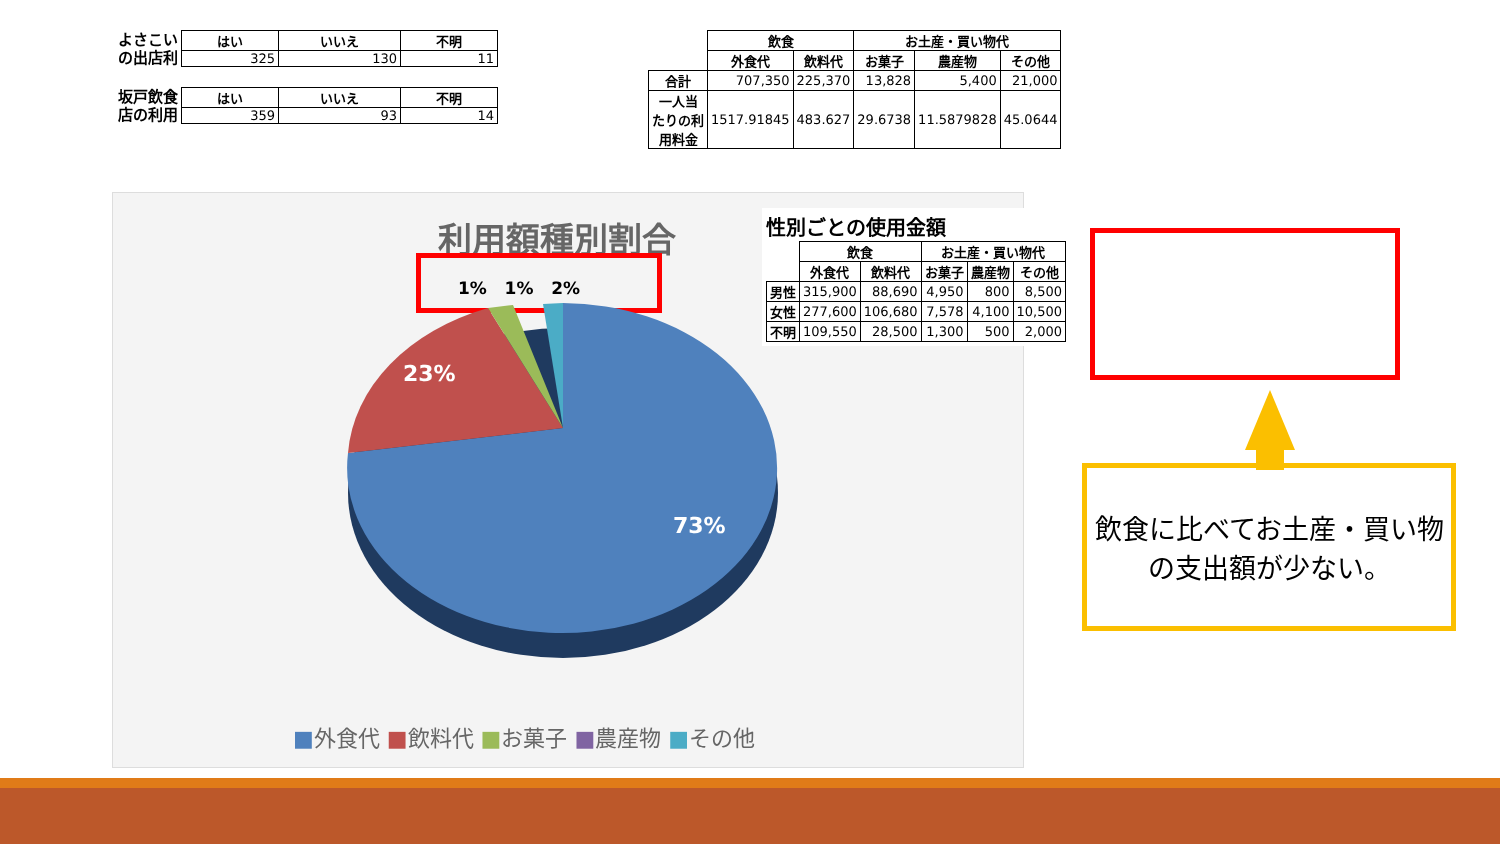| よさこい の出店利 | はい | いいえ | 不明 |
| | 325 | 130 | 11 |
| 坂戸飲食 店の利用 | はい | いいえ | 不明 |
| | 359 | 93 | 14 |
| | 飲食 | | お土産・買い物代 | | |
| | 外食代 | 飲料代 | お菓子 | 農産物 | その他 |
| 合計 | 707,350 | 225,370 | 13,828 | 5,400 | 21,000 |
| 一人当 たりの利 用料金 | 1517.91845 | 483.627 | 29.6738 | 11.5879828 | 45.0644 |
利用額種別割合
1% 1% 2%
23%
73%
■外食代 ■飲料代 ■お菓子 ■農産物 ■その他
性別ごとの使用金額
| | 飲食 | | お土産・買い物代 | | |
| | 外食代 | 飲料代 | お菓子 | 農産物 | その他 |
| 男性 | 315,900 | 88,690 | 4,950 | 800 | 8,500 |
| 女性 | 277,600 | 106,680 | 7,578 | 4,100 | 10,500 |
| 不明 | 109,550 | 28,500 | 1,300 | 500 | 2,000 |
飲食に比べてお土産・買い物の支出額が少ない。